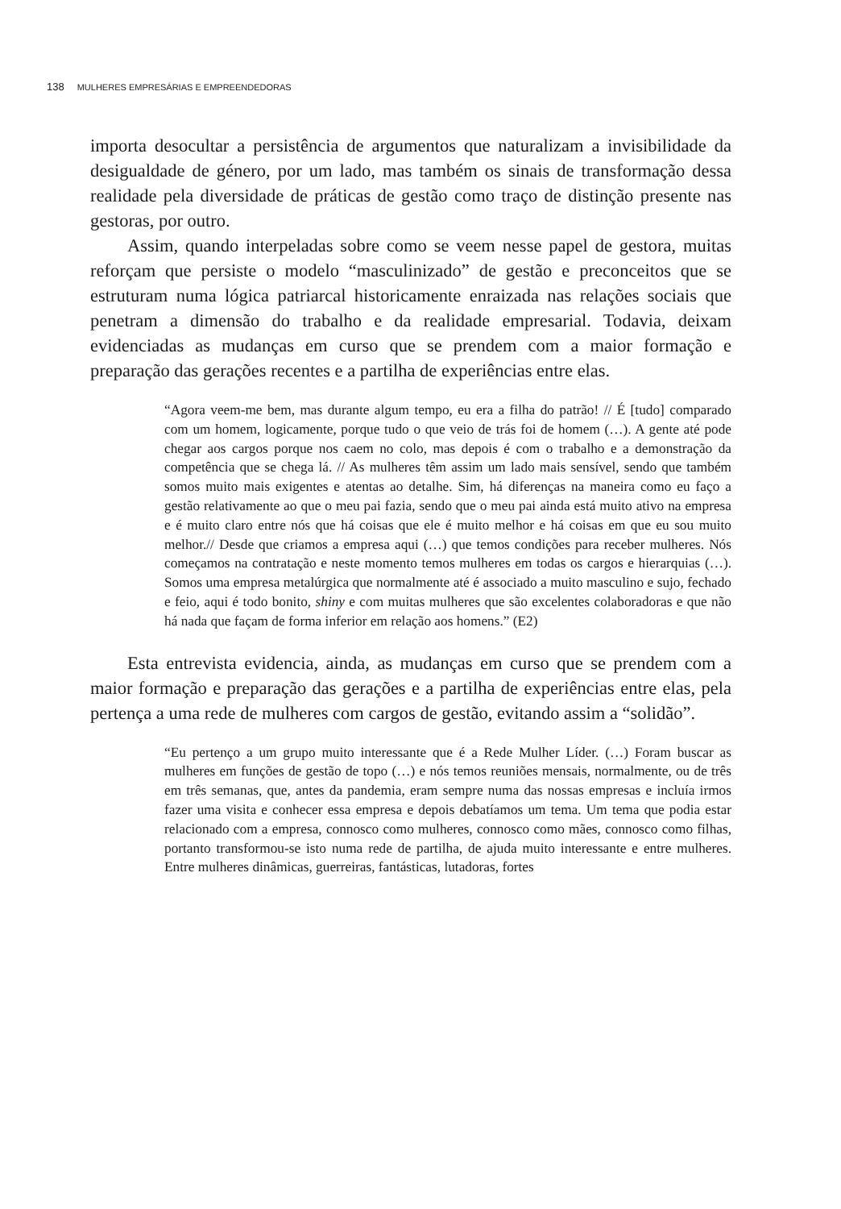138 MULHERES EMPRESÁRIAS E EMPREENDEDORAS
importa desocultar a persistência de argumentos que naturalizam a invisibilidade da desigualdade de género, por um lado, mas também os sinais de transformação dessa realidade pela diversidade de práticas de gestão como traço de distinção presente nas gestoras, por outro.
Assim, quando interpeladas sobre como se veem nesse papel de gestora, muitas reforçam que persiste o modelo “masculinizado” de gestão e preconceitos que se estruturam numa lógica patriarcal historicamente enraizada nas relações sociais que penetram a dimensão do trabalho e da realidade empresarial. Todavia, deixam evidenciadas as mudanças em curso que se prendem com a maior formação e preparação das gerações recentes e a partilha de experiências entre elas.
“Agora veem-me bem, mas durante algum tempo, eu era a filha do patrão! // É [tudo] comparado com um homem, logicamente, porque tudo o que veio de trás foi de homem (…). A gente até pode chegar aos cargos porque nos caem no colo, mas depois é com o trabalho e a demonstração da competência que se chega lá. // As mulheres têm assim um lado mais sensível, sendo que também somos muito mais exigentes e atentas ao detalhe. Sim, há diferenças na maneira como eu faço a gestão relativamente ao que o meu pai fazia, sendo que o meu pai ainda está muito ativo na empresa e é muito claro entre nós que há coisas que ele é muito melhor e há coisas em que eu sou muito melhor.// Desde que criamos a empresa aqui (…) que temos condições para receber mulheres. Nós começamos na contratação e neste momento temos mulheres em todas os cargos e hierarquias (…). Somos uma empresa metalúrgica que normalmente até é associado a muito masculino e sujo, fechado e feio, aqui é todo bonito, shiny e com muitas mulheres que são excelentes colaboradoras e que não há nada que façam de forma inferior em relação aos homens.” (E2)
Esta entrevista evidencia, ainda, as mudanças em curso que se prendem com a maior formação e preparação das gerações e a partilha de experiências entre elas, pela pertença a uma rede de mulheres com cargos de gestão, evitando assim a “solidão”.
“Eu pertenço a um grupo muito interessante que é a Rede Mulher Líder. (…) Foram buscar as mulheres em funções de gestão de topo (…) e nós temos reuniões mensais, normalmente, ou de três em três semanas, que, antes da pandemia, eram sempre numa das nossas empresas e incluía irmos fazer uma visita e conhecer essa empresa e depois debatíamos um tema. Um tema que podia estar relacionado com a empresa, connosco como mulheres, connosco como mães, connosco como filhas, portanto transformou-se isto numa rede de partilha, de ajuda muito interessante e entre mulheres. Entre mulheres dinâmicas, guerreiras, fantásticas, lutadoras, fortes